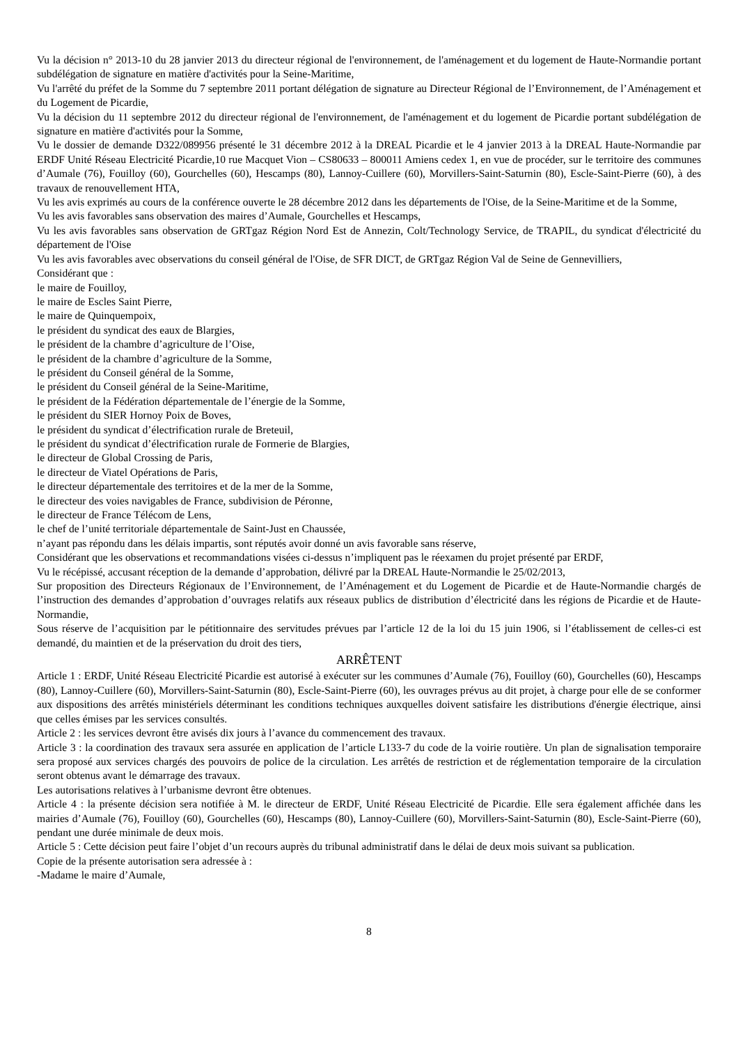Vu la décision n° 2013-10 du 28 janvier 2013 du directeur régional de l'environnement, de l'aménagement et du logement de Haute-Normandie portant subdélégation de signature en matière d'activités pour la Seine-Maritime,
Vu l'arrêté du préfet de la Somme du 7 septembre 2011 portant délégation de signature au Directeur Régional de l’Environnement, de l’Aménagement et du Logement de Picardie,
Vu la décision du 11 septembre 2012 du directeur régional de l'environnement, de l'aménagement et du logement de Picardie portant subdélégation de signature en matière d'activités pour la Somme,
Vu le dossier de demande D322/089956 présenté le 31 décembre 2012 à la DREAL Picardie et le 4 janvier 2013 à la DREAL Haute-Normandie par ERDF Unité Réseau Electricité Picardie,10 rue Macquet Vion – CS80633 – 800011 Amiens cedex 1, en vue de procéder, sur le territoire des communes d’Aumale (76), Fouilloy (60), Gourchelles (60), Hescamps (80), Lannoy-Cuillere (60), Morvillers-Saint-Saturnin (80), Escle-Saint-Pierre (60), à des travaux de renouvellement HTA,
Vu les avis exprimés au cours de la conférence ouverte le 28 décembre 2012 dans les départements de l'Oise, de la Seine-Maritime et de la Somme,
Vu les avis favorables sans observation des maires d’Aumale, Gourchelles et Hescamps,
Vu les avis favorables sans observation de GRTgaz Région Nord Est de Annezin, Colt/Technology Service, de TRAPIL, du syndicat d'électricité du département de l'Oise
Vu les avis favorables avec observations du conseil général de l'Oise, de SFR DICT, de GRTgaz Région Val de Seine de Gennevilliers,
Considérant que :
le maire de Fouilloy,
le maire de Escles Saint Pierre,
le maire de Quinquempoix,
le président du syndicat des eaux de Blargies,
le président de la chambre d’agriculture de l’Oise,
le président de la chambre d’agriculture de la Somme,
le président du Conseil général de la Somme,
le président du Conseil général de la Seine-Maritime,
le président de la Fédération départementale de l’énergie de la Somme,
le président du SIER Hornoy Poix de Boves,
le président du syndicat d’électrification rurale de Breteuil,
le président du syndicat d’électrification rurale de Formerie de Blargies,
le directeur de Global Crossing de Paris,
le directeur de Viatel Opérations de Paris,
le directeur départementale des territoires et de la mer de la Somme,
le directeur des voies navigables de France, subdivision de Péronne,
le directeur de France Télécom de Lens,
le chef de l’unité territoriale départementale de Saint-Just en Chaussée,
n’ayant pas répondu dans les délais impartis, sont réputés avoir donné un avis favorable sans réserve,
Considérant que les observations et recommandations visées ci-dessus n’impliquent pas le réexamen du projet présenté par ERDF,
Vu le récépissé, accusant réception de la demande d’approbation, délivré par la DREAL Haute-Normandie le 25/02/2013,
Sur proposition des Directeurs Régionaux de l’Environnement, de l’Aménagement et du Logement de Picardie et de Haute-Normandie chargés de l’instruction des demandes d’approbation d’ouvrages relatifs aux réseaux publics de distribution d’électricité dans les régions de Picardie et de Haute-Normandie,
Sous réserve de l’acquisition par le pétitionnaire des servitudes prévues par l’article 12 de la loi du 15 juin 1906, si l’établissement de celles-ci est demandé, du maintien et de la préservation du droit des tiers,
ARRÊTENT
Article 1 : ERDF, Unité Réseau Electricité Picardie est autorisé à exécuter sur les communes d’Aumale (76), Fouilloy (60), Gourchelles (60), Hescamps (80), Lannoy-Cuillere (60), Morvillers-Saint-Saturnin (80), Escle-Saint-Pierre (60), les ouvrages prévus au dit projet, à charge pour elle de se conformer aux dispositions des arrêtés ministériels déterminant les conditions techniques auxquelles doivent satisfaire les distributions d'énergie électrique, ainsi que celles émises par les services consultés.
Article 2 : les services devront être avisés dix jours à l’avance du commencement des travaux.
Article 3 : la coordination des travaux sera assurée en application de l’article L133-7 du code de la voirie routière. Un plan de signalisation temporaire sera proposé aux services chargés des pouvoirs de police de la circulation. Les arrêtés de restriction et de réglementation temporaire de la circulation seront obtenus avant le démarrage des travaux.
Les autorisations relatives à l’urbanisme devront être obtenues.
Article 4 : la présente décision sera notifiée à M. le directeur de ERDF, Unité Réseau Electricité de Picardie. Elle sera également affichée dans les mairies d’Aumale (76), Fouilloy (60), Gourchelles (60), Hescamps (80), Lannoy-Cuillere (60), Morvillers-Saint-Saturnin (80), Escle-Saint-Pierre (60), pendant une durée minimale de deux mois.
Article 5 : Cette décision peut faire l’objet d’un recours auprès du tribunal administratif dans le délai de deux mois suivant sa publication.
Copie de la présente autorisation sera adressée à :
-Madame le maire d’Aumale,
8